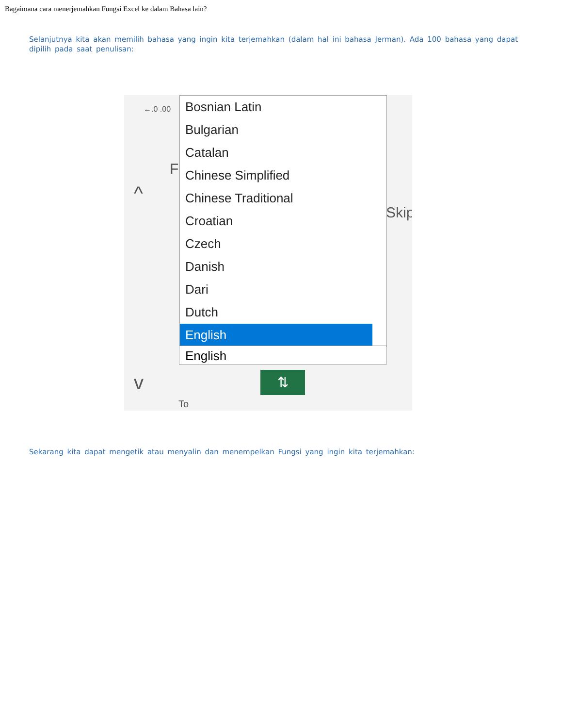Bagaimana cara menerjemahkan Fungsi Excel ke dalam Bahasa lain?
Selanjutnya kita akan memilih bahasa yang ingin kita terjemahkan (dalam hal ini bahasa Jerman). Ada 100 bahasa yang dapat dipilih pada saat penulisan:
←.0 .00
^
v
F
Skip
Bosnian Latin
Bulgarian
Catalan
Chinese Simplified
Chinese Traditional
Croatian
Czech
Danish
Dari
Dutch
English
English
⇅
To
Sekarang kita dapat mengetik atau menyalin dan menempelkan Fungsi yang ingin kita terjemahkan: